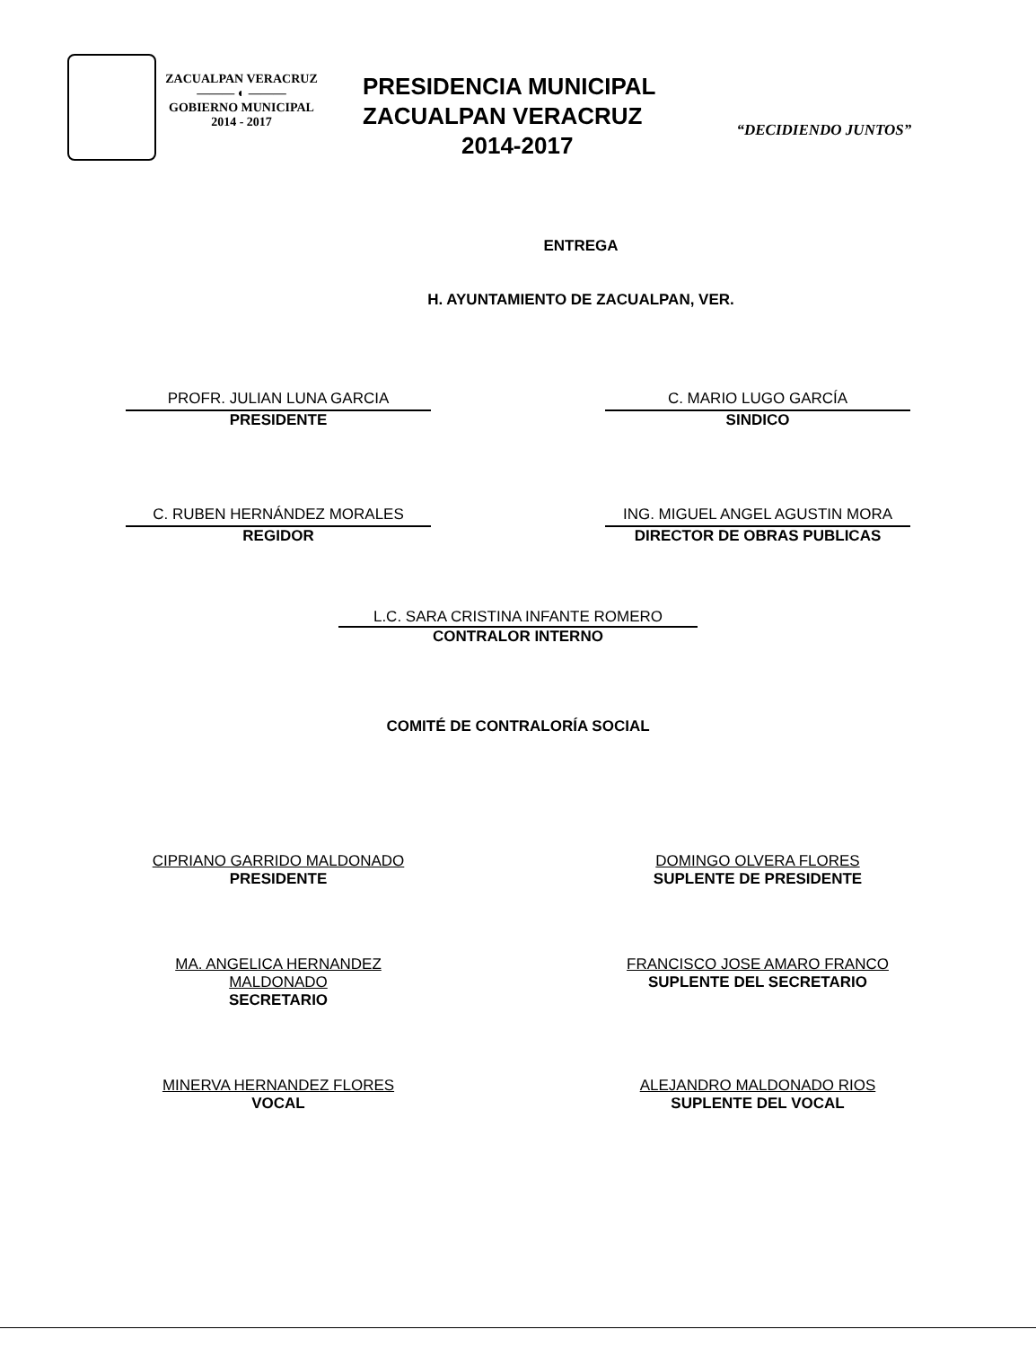ZACUALPAN VERACRUZ
——— ◐ ———
GOBIERNO MUNICIPAL
2014 - 2017
PRESIDENCIA MUNICIPAL
ZACUALPAN VERACRUZ
2014-2017
“DECIDIENDO JUNTOS”
ENTREGA
H. AYUNTAMIENTO DE ZACUALPAN, VER.
PROFR. JULIAN LUNA GARCIA
PRESIDENTE
C. MARIO LUGO GARCÍA
SINDICO
C. RUBEN HERNÁNDEZ MORALES
REGIDOR
ING. MIGUEL ANGEL AGUSTIN MORA
DIRECTOR DE OBRAS PUBLICAS
L.C. SARA CRISTINA INFANTE ROMERO
CONTRALOR INTERNO
COMITÉ DE CONTRALORÍA SOCIAL
CIPRIANO GARRIDO MALDONADO
PRESIDENTE
DOMINGO OLVERA FLORES
SUPLENTE DE PRESIDENTE
MA. ANGELICA HERNANDEZ MALDONADO
SECRETARIO
FRANCISCO JOSE AMARO FRANCO
SUPLENTE DEL SECRETARIO
MINERVA HERNANDEZ FLORES
VOCAL
ALEJANDRO MALDONADO RIOS
SUPLENTE DEL VOCAL